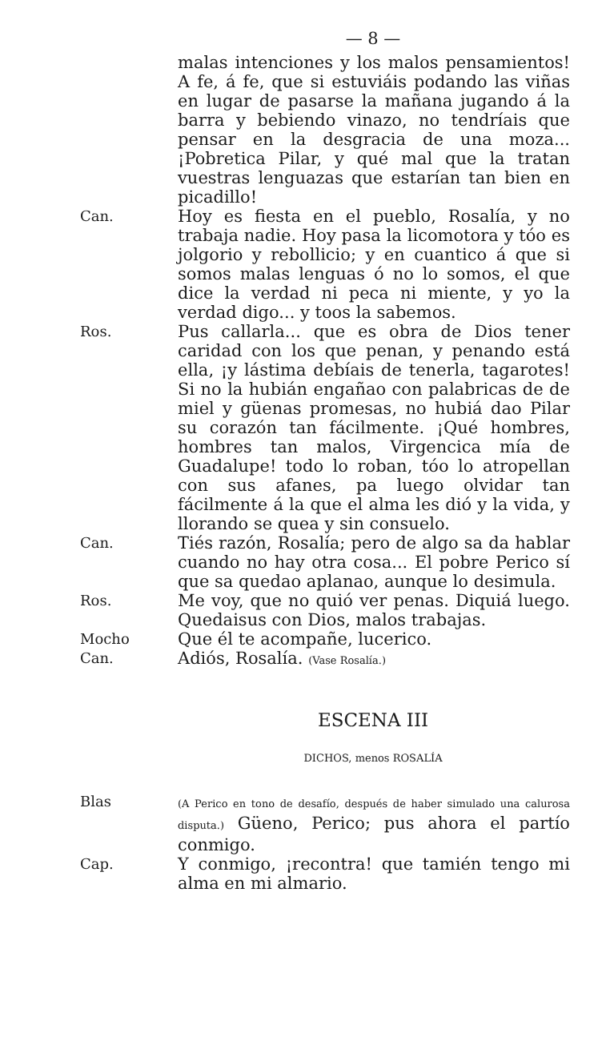— 8 —
malas intenciones y los malos pensamientos! A fe, á fe, que si estuviáis podando las viñas en lugar de pasarse la mañana jugando á la barra y bebiendo vinazo, no tendríais que pensar en la desgracia de una moza... ¡Pobretica Pilar, y qué mal que la tratan vuestras lenguazas que estarían tan bien en picadillo!
Can.
Hoy es fiesta en el pueblo, Rosalía, y no trabaja nadie. Hoy pasa la licomotora y tóo es jolgorio y rebollicio; y en cuantico á que si somos malas lenguas ó no lo somos, el que dice la verdad ni peca ni miente, y yo la verdad digo... y toos la sabemos.
Ros.
Pus callarla... que es obra de Dios tener caridad con los que penan, y penando está ella, ¡y lástima debíais de tenerla, tagarotes! Si no la hubián engañao con palabricas de de miel y güenas promesas, no hubiá dao Pilar su corazón tan fácilmente. ¡Qué hombres, hombres tan malos, Virgencica mía de Guadalupe! todo lo roban, tóo lo atropellan con sus afanes, pa luego olvidar tan fácilmente á la que el alma les dió y la vida, y llorando se quea y sin consuelo.
Can.
Tiés razón, Rosalía; pero de algo sa da hablar cuando no hay otra cosa... El pobre Perico sí que sa quedao aplanao, aunque lo desimula.
Ros.
Me voy, que no quió ver penas. Diquiá luego. Quedaisus con Dios, malos trabajas.
Mocho
Que él te acompañe, lucerico.
Can.
Adiós, Rosalía. (Vase Rosalía.)
ESCENA III
DICHOS, menos ROSALÍA
Blas
(A Perico en tono de desafío, después de haber simulado una calurosa disputa.) Güeno, Perico; pus ahora el partío conmigo.
Cap.
Y conmigo, ¡recontra! que tamién tengo mi alma en mi almario.